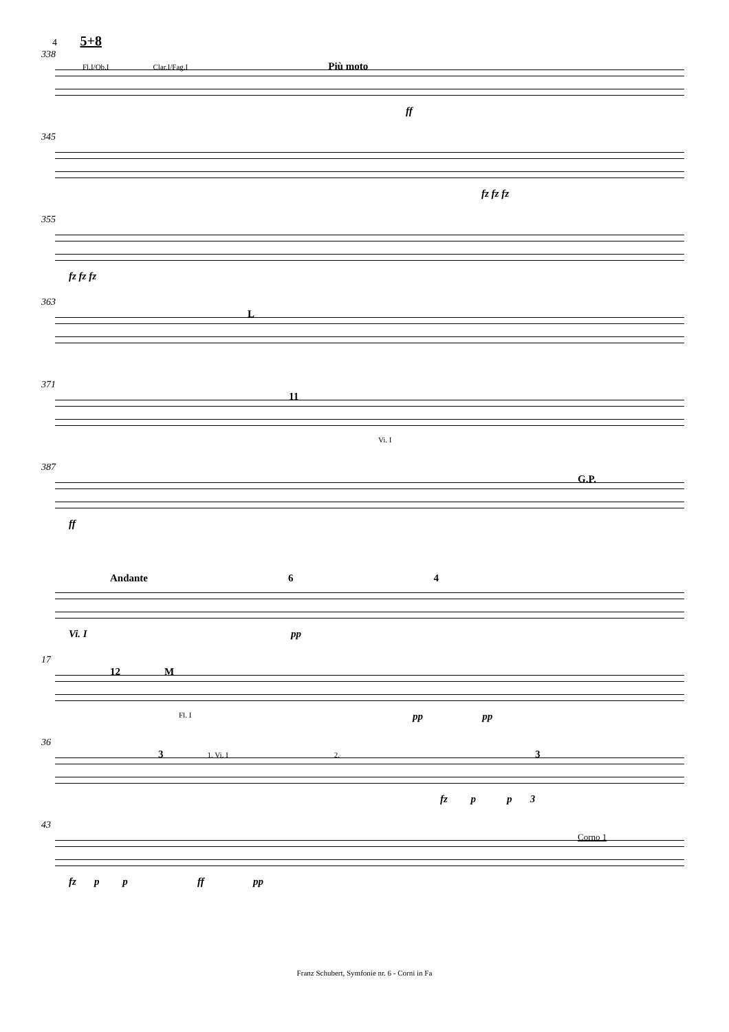4 5+8
338
Fl.I/Ob.I Clar.I/Fag.I Più moto
ff
345
fz fz fz
355
fz fz fz
363
L
371
11
Vi. I
387
G.P.
ff
Andante 6 4
Vi. I pp
17
12 M
Fl. I pp pp
36
3 1. Vi. I 2. 3
fz p p 3
43
Corno 1
fz p p ff pp
Franz Schubert, Symfonie nr. 6 - Corni in Fa